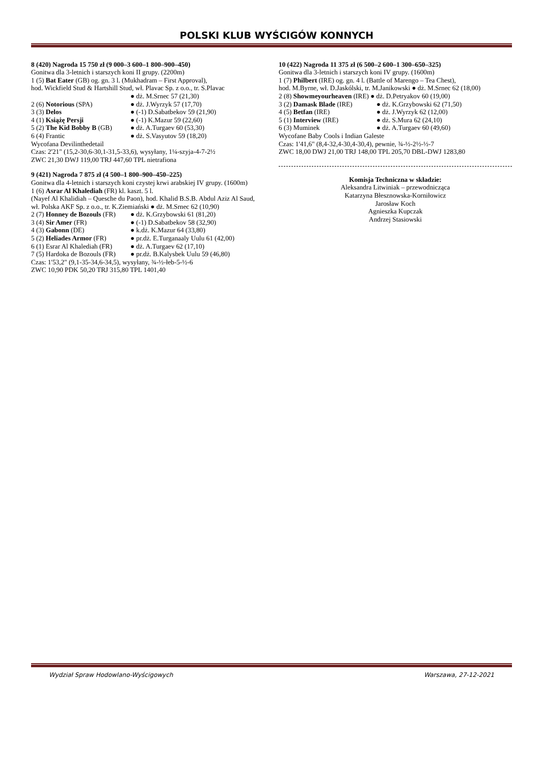POLSKI KLUB WYŚCIGÓW KONNYCH
8 (420) Nagroda 15 750 zł (9 000–3 600–1 800–900–450)
Gonitwa dla 3-letnich i starszych koni II grupy. (2200m)
1 (5) Bat Eater (GB) og. gn. 3 l. (Mukhadram – First Approval),
hod. Wickfield Stud & Hartshill Stud, wł. Plavac Sp. z o.o., tr. S.Plavac
● dż. M.Srnec 57 (21,30)
2 (6) Notorious (SPA) ● dż. J.Wyrzyk 57 (17,70)
3 (3) Delos ● (-1) D.Sabatbekov 59 (21,90)
4 (1) Książę Persji ● (-1) K.Mazur 59 (22,60)
5 (2) The Kid Bobby B (GB) ● dż. A.Turgaev 60 (53,30)
6 (4) Frantic ● dż. S.Vasyutov 59 (18,20)
Wycofana Devilinthedetail
Czas: 2'21" (15,2-30,6-30,1-31,5-33,6), wysyłany, 1¼-szyja-4-7-2½
ZWC 21,30 DWJ 119,00 TRJ 447,60 TPL nietrafiona
9 (421) Nagroda 7 875 zł (4 500–1 800–900–450–225)
Gonitwa dla 4-letnich i starszych koni czystej krwi arabskiej IV grupy. (1600m)
1 (6) Asrar Al Khalediah (FR) kl. kaszt. 5 l.
(Nayef Al Khalidiah – Quesche du Paon), hod. Khalid B.S.B. Abdul Aziz Al Saud, wł. Polska AKF Sp. z o.o., tr. K.Ziemiański ● dż. M.Srnec 62 (10,90)
2 (7) Honney de Bozouls (FR) ● dż. K.Grzybowski 61 (81,20)
3 (4) Sir Amer (FR) ● (-1) D.Sabatbekov 58 (32,90)
4 (3) Gabonn (DE) ● k.dż. K.Mazur 64 (33,80)
5 (2) Heliades Armor (FR) ● pr.dż. E.Turganaaly Uulu 61 (42,00)
6 (1) Esrar Al Khalediah (FR) ● dż. A.Turgaev 62 (17,10)
7 (5) Hardoka de Bozouls (FR) ● pr.dż. B.Kalysbek Uulu 59 (46,80)
Czas: 1'53,2" (9,1-35-34,6-34,5), wysyłany, ¾-½-łeb-5-½-6
ZWC 10,90 PDK 50,20 TRJ 315,80 TPL 1401,40
10 (422) Nagroda 11 375 zł (6 500–2 600–1 300–650–325)
Gonitwa dla 3-letnich i starszych koni IV grupy. (1600m)
1 (7) Philbert (IRE) og. gn. 4 l. (Battle of Marengo – Tea Chest),
hod. M.Byrne, wł. D.Jaskólski, tr. M.Janikowski ● dż. M.Srnec 62 (18,00)
2 (8) Showmeyourheaven (IRE) ● dż. D.Petryakov 60 (19,00)
3 (2) Damask Blade (IRE) ● dż. K.Grzybowski 62 (71,50)
4 (5) Betfan (IRE) ● dż. J.Wyrzyk 62 (12,00)
5 (1) Interview (IRE) ● dż. S.Mura 62 (24,10)
6 (3) Muminek ● dż. A.Turgaev 60 (49,60)
Wycofane Baby Cools i Indian Galeste
Czas: 1'41,6" (8,4-32,4-30,4-30,4), pewnie, ¾-½-2½-½-7
ZWC 18,00 DWJ 21,00 TRJ 148,00 TPL 205,70 DBL-DWJ 1283,80
Komisja Techniczna w składzie:
Aleksandra Litwiniak – przewodnicząca
Katarzyna Błesznowska-Korniłowicz
Jarosław Koch
Agnieszka Kupczak
Andrzej Stasiowski
Wydział Spraw Hodowlano-Wyścigowych Warszawa, 27-12-2021